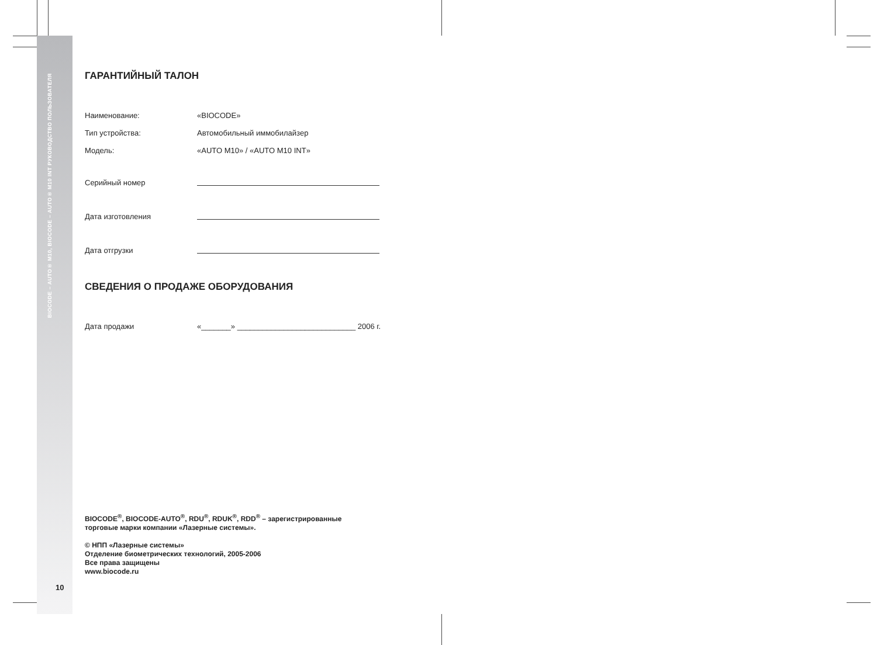BIOCODE – AUTO® M10, BIOCODE – AUTO® M10 INT РУКОВОДСТВО ПОЛЬЗОВАТЕЛЯ
ГАРАНТИЙНЫЙ ТАЛОН
Наименование: «BIOCODE»
Тип устройства: Автомобильный иммобилайзер
Модель: «AUTO M10» / «AUTO M10 INT»
Серийный номер
Дата изготовления
Дата отгрузки
СВЕДЕНИЯ О ПРОДАЖЕ ОБОРУДОВАНИЯ
Дата продажи «_______» ____________________________ 2006 г.
BIOCODE<sup>®</sup>, BIOCODE-AUTO<sup>®</sup>, RDU<sup>®</sup>, RDUK<sup>®</sup>, RDD<sup>®</sup> – зарегистрированные
торговые марки компании «Лазерные системы».
© НПП «Лазерные системы»
Отделение биометрических технологий, 2005-2006
Все права защищены
www.biocode.ru
10